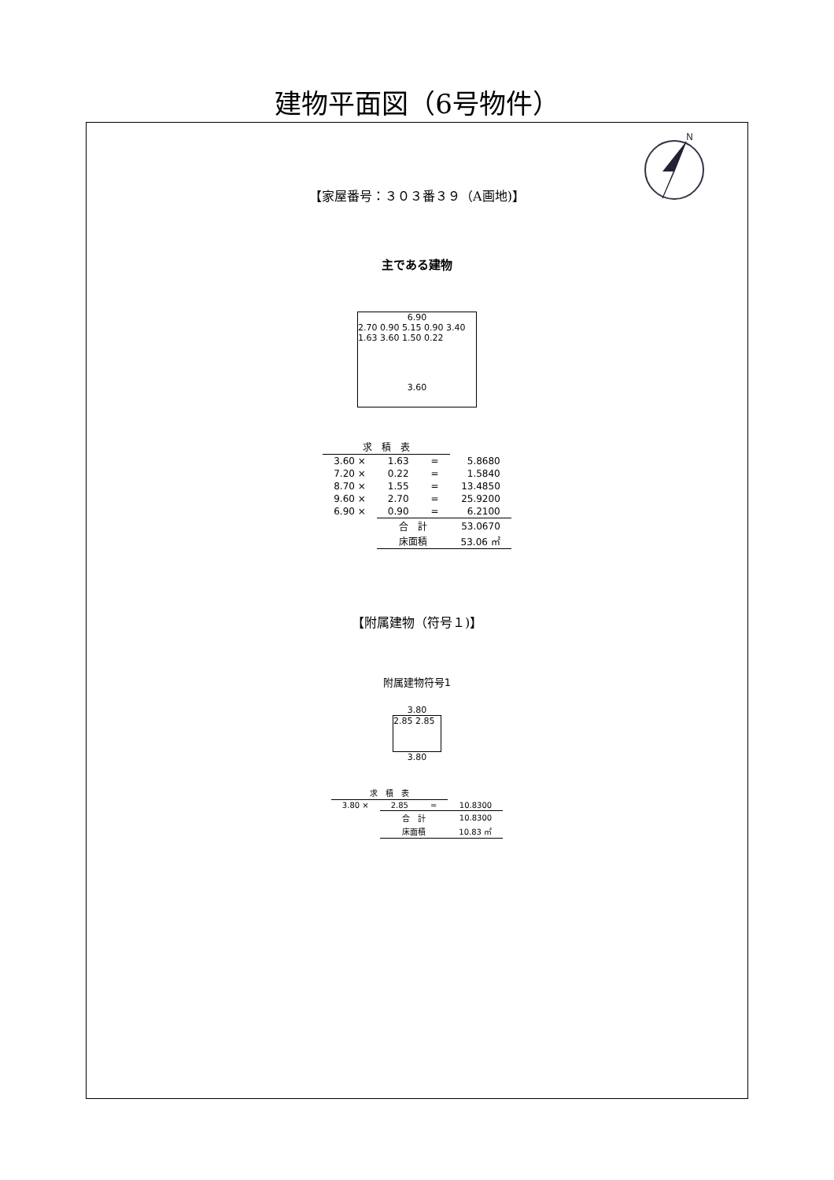建物平面図（6号物件）
N
【家屋番号：３０３番３９（A画地)】
主である建物
6.90
2.70 0.90 5.15 0.90 3.40 1.63 3.60 1.50 0.22
3.60
| 求 積 表 | | | |
| 3.60 × | 1.63 | = | 5.8680 |
| 7.20 × | 0.22 | = | 1.5840 |
| 8.70 × | 1.55 | = | 13.4850 |
| 9.60 × | 2.70 | = | 25.9200 |
| 6.90 × | 0.90 | = | 6.2100 |
| | 合 計 | | 53.0670 |
| | 床面積 | | 53.06 ㎡ |
【附属建物（符号１)】
附属建物符号1
3.80
2.85 2.85
3.80
| 求 積 表 | | | |
| 3.80 × | 2.85 | = | 10.8300 |
| | 合 計 | | 10.8300 |
| | 床面積 | | 10.83 ㎡ |